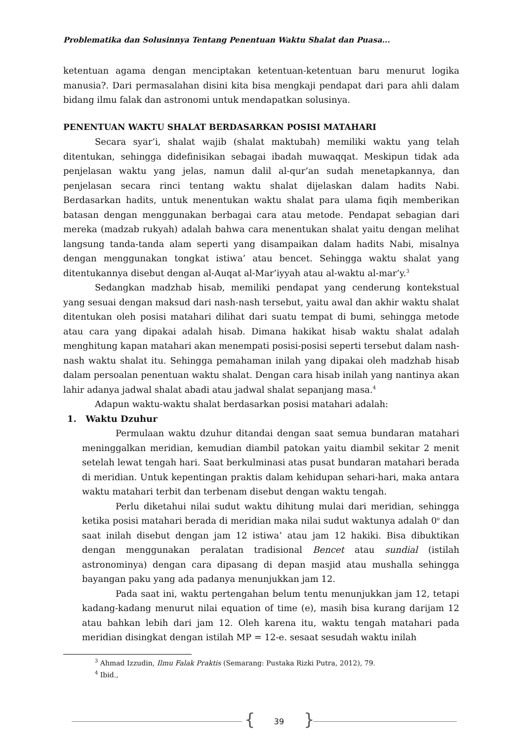Problematika dan Solusinnya Tentang Penentuan Waktu Shalat dan Puasa...
ketentuan agama dengan menciptakan ketentuan-ketentuan baru menurut logika manusia?. Dari permasalahan disini kita bisa mengkaji pendapat dari para ahli dalam bidang ilmu falak dan astronomi untuk mendapatkan solusinya.
PENENTUAN WAKTU SHALAT BERDASARKAN POSISI MATAHARI
Secara syar’i, shalat wajib (shalat maktubah) memiliki waktu yang telah ditentukan, sehingga didefinisikan sebagai ibadah muwaqqat. Meskipun tidak ada penjelasan waktu yang jelas, namun dalil al-qur’an sudah menetapkannya, dan penjelasan secara rinci tentang waktu shalat dijelaskan dalam hadits Nabi. Berdasarkan hadits, untuk menentukan waktu shalat para ulama fiqih memberikan batasan dengan menggunakan berbagai cara atau metode. Pendapat sebagian dari mereka (madzab rukyah) adalah bahwa cara menentukan shalat yaitu dengan melihat langsung tanda-tanda alam seperti yang disampaikan dalam hadits Nabi, misalnya dengan menggunakan tongkat istiwa’ atau bencet. Sehingga waktu shalat yang ditentukannya disebut dengan al-Auqat al-Mar’iyyah atau al-waktu al-mar’y.<sup>3</sup>
Sedangkan madzhab hisab, memiliki pendapat yang cenderung kontekstual yang sesuai dengan maksud dari nash-nash tersebut, yaitu awal dan akhir waktu shalat ditentukan oleh posisi matahari dilihat dari suatu tempat di bumi, sehingga metode atau cara yang dipakai adalah hisab. Dimana hakikat hisab waktu shalat adalah menghitung kapan matahari akan menempati posisi-posisi seperti tersebut dalam nash-nash waktu shalat itu. Sehingga pemahaman inilah yang dipakai oleh madzhab hisab dalam persoalan penentuan waktu shalat. Dengan cara hisab inilah yang nantinya akan lahir adanya jadwal shalat abadi atau jadwal shalat sepanjang masa.<sup>4</sup>
Adapun waktu-waktu shalat berdasarkan posisi matahari adalah:
1. Waktu Dzuhur
Permulaan waktu dzuhur ditandai dengan saat semua bundaran matahari meninggalkan meridian, kemudian diambil patokan yaitu diambil sekitar 2 menit setelah lewat tengah hari. Saat berkulminasi atas pusat bundaran matahari berada di meridian. Untuk kepentingan praktis dalam kehidupan sehari-hari, maka antara waktu matahari terbit dan terbenam disebut dengan waktu tengah.
Perlu diketahui nilai sudut waktu dihitung mulai dari meridian, sehingga ketika posisi matahari berada di meridian maka nilai sudut waktunya adalah 0<sup>o</sup> dan saat inilah disebut dengan jam 12 istiwa’ atau jam 12 hakiki. Bisa dibuktikan dengan menggunakan peralatan tradisional Bencet atau sundial (istilah astronominya) dengan cara dipasang di depan masjid atau mushalla sehingga bayangan paku yang ada padanya menunjukkan jam 12.
Pada saat ini, waktu pertengahan belum tentu menunjukkan jam 12, tetapi kadang-kadang menurut nilai equation of time (e), masih bisa kurang darijam 12 atau bahkan lebih dari jam 12. Oleh karena itu, waktu tengah matahari pada meridian disingkat dengan istilah MP = 12-e. sesaat sesudah waktu inilah
<sup>3</sup> Ahmad Izzudin, Ilmu Falak Praktis (Semarang: Pustaka Rizki Putra, 2012), 79.
<sup>4</sup> Ibid.,
{ 39 }